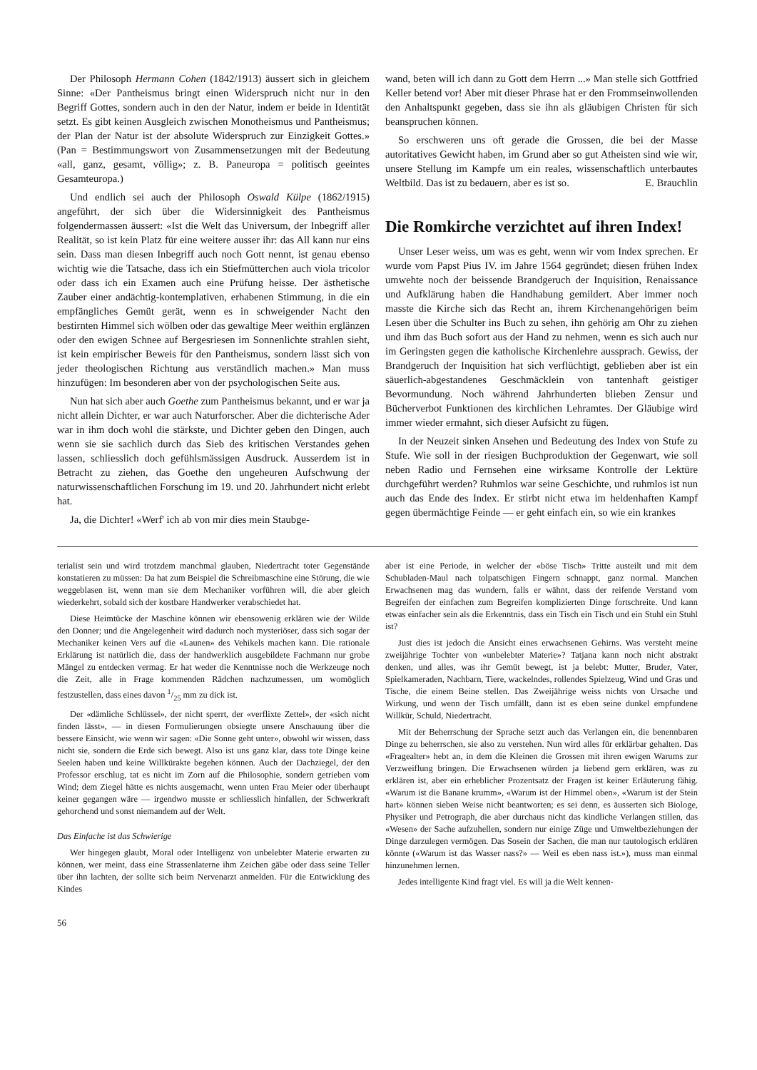Der Philosoph Hermann Cohen (1842/1913) äussert sich in gleichem Sinne: «Der Pantheismus bringt einen Widerspruch nicht nur in den Begriff Gottes, sondern auch in den der Natur, indem er beide in Identität setzt. Es gibt keinen Ausgleich zwischen Monotheismus und Pantheismus; der Plan der Natur ist der absolute Widerspruch zur Einzigkeit Gottes.» (Pan = Bestimmungswort von Zusammensetzungen mit der Bedeutung «all, ganz, gesamt, völlig»; z. B. Paneuropa = politisch geeintes Gesamteuropa.)
Und endlich sei auch der Philosoph Oswald Külpe (1862/1915) angeführt, der sich über die Widersinnigkeit des Pantheismus folgendermassen äussert: «Ist die Welt das Universum, der Inbegriff aller Realität, so ist kein Platz für eine weitere ausser ihr: das All kann nur eins sein. Dass man diesen Inbegriff auch noch Gott nennt, ist genau ebenso wichtig wie die Tatsache, dass ich ein Stiefmütterchen auch viola tricolor oder dass ich ein Examen auch eine Prüfung heisse. Der ästhetische Zauber einer andächtig-kontemplativen, erhabenen Stimmung, in die ein empfängliches Gemüt gerät, wenn es in schweigender Nacht den bestirnten Himmel sich wölben oder das gewaltige Meer weithin erglänzen oder den ewigen Schnee auf Bergesriesen im Sonnenlichte strahlen sieht, ist kein empirischer Beweis für den Pantheismus, sondern lässt sich von jeder theologischen Richtung aus verständlich machen.» Man muss hinzufügen: Im besonderen aber von der psychologischen Seite aus.
Nun hat sich aber auch Goethe zum Pantheismus bekannt, und er war ja nicht allein Dichter, er war auch Naturforscher. Aber die dichterische Ader war in ihm doch wohl die stärkste, und Dichter geben den Dingen, auch wenn sie sie sachlich durch das Sieb des kritischen Verstandes gehen lassen, schliesslich doch gefühlsmässigen Ausdruck. Ausserdem ist in Betracht zu ziehen, das Goethe den ungeheuren Aufschwung der naturwissenschaftlichen Forschung im 19. und 20. Jahrhundert nicht erlebt hat.
Ja, die Dichter! «Werf' ich ab von mir dies mein Staubge-
wand, beten will ich dann zu Gott dem Herrn ...» Man stelle sich Gottfried Keller betend vor! Aber mit dieser Phrase hat er den Frommseinwollenden den Anhaltspunkt gegeben, dass sie ihn als gläubigen Christen für sich beanspruchen können.
So erschweren uns oft gerade die Grossen, die bei der Masse autoritatives Gewicht haben, im Grund aber so gut Atheisten sind wie wir, unsere Stellung im Kampfe um ein reales, wissenschaftlich unterbautes Weltbild. Das ist zu bedauern, aber es ist so. E. Brauchlin
Die Romkirche verzichtet auf ihren Index!
Unser Leser weiss, um was es geht, wenn wir vom Index sprechen. Er wurde vom Papst Pius IV. im Jahre 1564 gegründet; diesen frühen Index umwehte noch der beissende Brandgeruch der Inquisition, Renaissance und Aufklärung haben die Handhabung gemildert. Aber immer noch masste die Kirche sich das Recht an, ihrem Kirchenangehörigen beim Lesen über die Schulter ins Buch zu sehen, ihn gehörig am Ohr zu ziehen und ihm das Buch sofort aus der Hand zu nehmen, wenn es sich auch nur im Geringsten gegen die katholische Kirchenlehre aussprach. Gewiss, der Brandgeruch der Inquisition hat sich verflüchtigt, geblieben aber ist ein säuerlich-abgestandenes Geschmäcklein von tantenhaft geistiger Bevormundung. Noch während Jahrhunderten blieben Zensur und Bücherverbot Funktionen des kirchlichen Lehramtes. Der Gläubige wird immer wieder ermahnt, sich dieser Aufsicht zu fügen.
In der Neuzeit sinken Ansehen und Bedeutung des Index von Stufe zu Stufe. Wie soll in der riesigen Buchproduktion der Gegenwart, wie soll neben Radio und Fernsehen eine wirksame Kontrolle der Lektüre durchgeführt werden? Ruhmlos war seine Geschichte, und ruhmlos ist nun auch das Ende des Index. Er stirbt nicht etwa im heldenhaften Kampf gegen übermächtige Feinde — er geht einfach ein, so wie ein krankes
terialist sein und wird trotzdem manchmal glauben, Niedertracht toter Gegenstände konstatieren zu müssen: Da hat zum Beispiel die Schreibmaschine eine Störung, die wie weggeblasen ist, wenn man sie dem Mechaniker vorführen will, die aber gleich wiederkehrt, sobald sich der kostbare Handwerker verabschiedet hat.
Diese Heimtücke der Maschine können wir ebensowenig erklären wie der Wilde den Donner; und die Angelegenheit wird dadurch noch mysteriöser, dass sich sogar der Mechaniker keinen Vers auf die «Launen» des Vehikels machen kann. Die rationale Erklärung ist natürlich die, dass der handwerklich ausgebildete Fachmann nur grobe Mängel zu entdecken vermag. Er hat weder die Kenntnisse noch die Werkzeuge noch die Zeit, alle in Frage kommenden Rädchen nachzumessen, um womöglich festzustellen, dass eines davon 1/25 mm zu dick ist.
Der «dämliche Schlüssel», der nicht sperrt, der «verflixte Zettel», der «sich nicht finden lässt», — in diesen Formulierungen obsiegte unsere Anschauung über die bessere Einsicht, wie wenn wir sagen: «Die Sonne geht unter», obwohl wir wissen, dass nicht sie, sondern die Erde sich bewegt. Also ist uns ganz klar, dass tote Dinge keine Seelen haben und keine Willkürakte begehen können. Auch der Dachziegel, der den Professor erschlug, tat es nicht im Zorn auf die Philosophie, sondern getrieben vom Wind; dem Ziegel hätte es nichts ausgemacht, wenn unten Frau Meier oder überhaupt keiner gegangen wäre — irgendwo musste er schliesslich hinfallen, der Schwerkraft gehorchend und sonst niemandem auf der Welt.
Das Einfache ist das Schwierige
Wer hingegen glaubt, Moral oder Intelligenz von unbelebter Materie erwarten zu können, wer meint, dass eine Strassenlaterne ihm Zeichen gäbe oder dass seine Teller über ihn lachten, der sollte sich beim Nervenarzt anmelden. Für die Entwicklung des Kindes
56
aber ist eine Periode, in welcher der «böse Tisch» Tritte austeilt und mit dem Schubladen-Maul nach tolpatschigen Fingern schnappt, ganz normal. Manchen Erwachsenen mag das wundern, falls er wähnt, dass der reifende Verstand vom Begreifen der einfachen zum Begreifen komplizierten Dinge fortschreite. Und kann etwas einfacher sein als die Erkenntnis, dass ein Tisch ein Tisch und ein Stuhl ein Stuhl ist?
Just dies ist jedoch die Ansicht eines erwachsenen Gehirns. Was versteht meine zweijährige Tochter von «unbelebter Materie»? Tatjana kann noch nicht abstrakt denken, und alles, was ihr Gemüt bewegt, ist ja belebt: Mutter, Bruder, Vater, Spielkameraden, Nachbarn, Tiere, wackelndes, rollendes Spielzeug, Wind und Gras und Tische, die einem Beine stellen. Das Zweijährige weiss nichts von Ursache und Wirkung, und wenn der Tisch umfällt, dann ist es eben seine dunkel empfundene Willkür, Schuld, Niedertracht.
Mit der Beherrschung der Sprache setzt auch das Verlangen ein, die benennbaren Dinge zu beherrschen, sie also zu verstehen. Nun wird alles für erklärbar gehalten. Das «Fragealter» hebt an, in dem die Kleinen die Grossen mit ihren ewigen Warums zur Verzweiflung bringen. Die Erwachsenen würden ja liebend gern erklären, was zu erklären ist, aber ein erheblicher Prozentsatz der Fragen ist keiner Erläuterung fähig. «Warum ist die Banane krumm», «Warum ist der Himmel oben», «Warum ist der Stein hart» können sieben Weise nicht beantworten; es sei denn, es äusserten sich Biologe, Physiker und Petrograph, die aber durchaus nicht das kindliche Verlangen stillen, das «Wesen» der Sache aufzuhellen, sondern nur einige Züge und Umweltbeziehungen der Dinge darzulegen vermögen. Das Sosein der Sachen, die man nur tautologisch erklären könnte («Warum ist das Wasser nass?» — Weil es eben nass ist.»), muss man einmal hinzunehmen lernen.
Jedes intelligente Kind fragt viel. Es will ja die Welt kennen-